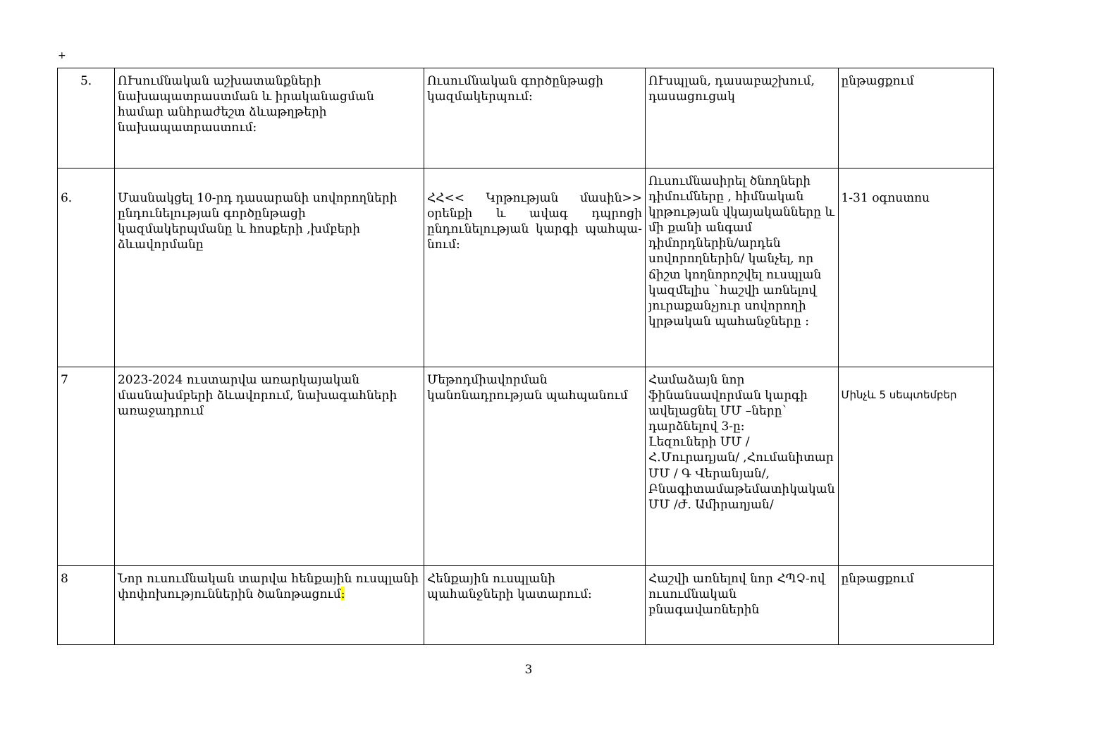+
| 5. | ՈՒսումնական աշխատանքների նախապատրաստման և իրականացման համար անհրաժեշտ ձևաթղթերի նախապատրաստում: | Ուսումնական գործընթացի կազմակերպում: | ՈՒսպլան, դասաբաշխում, դասացուցակ | ընթացքում |
| 6. | Մասնակցել 10-րդ դասարանի սովորողների ընդունելության գործընթացի կազմակերպմանը և հոսքերի ,խմբերի ձևավորմանը | ՀՀ<< Կրթության մասին>> օրենքի և ավագ դպրոցի ընդունելության կարգի պահպա- նում: | Ուսումնասիրել ծնողների դիմումները , հիմնական կրթության վկայականները և մի քանի անգամ դիմորդներին/արդեն սովորողներին/ կանչել, որ ճիշտ կողնորոշվել ուսպլան կազմելիս `հաշվի առնելով յուրաքանչյուր սովորողի կրթական պահանջները : | 1-31 օգոստոս |
| 7 | 2023-2024 ուստարվա առարկայական մասնախմբերի ձևավորում, նախագահների առաջադրում | Մեթոդմիավորման կանոնադրության պահպանում | Համաձայն նոր ֆինանսավորման կարգի ավելացնել ՄՄ –ները` դարձնելով 3-ը: Լեզուների ՄՄ / Հ.Մուրադյան/ ,Հումանիտար ՄՄ / Գ Վերանյան/, Բնագիտամաթեմատիկական ՄՄ /Ժ. Ամիրաղյան/ | Մինչև 5 սեպտեմբեր |
| 8 | Նոր ուսումնական տարվա հենքային ուսպլանի փոփոխություններին ծանոթացում : | Հենքային ուսպլանի պահանջների կատարում: | Հաշվի առնելով նոր ՀՊՉ-ով ուսումնական բնագավառներին | ընթացքում |
3